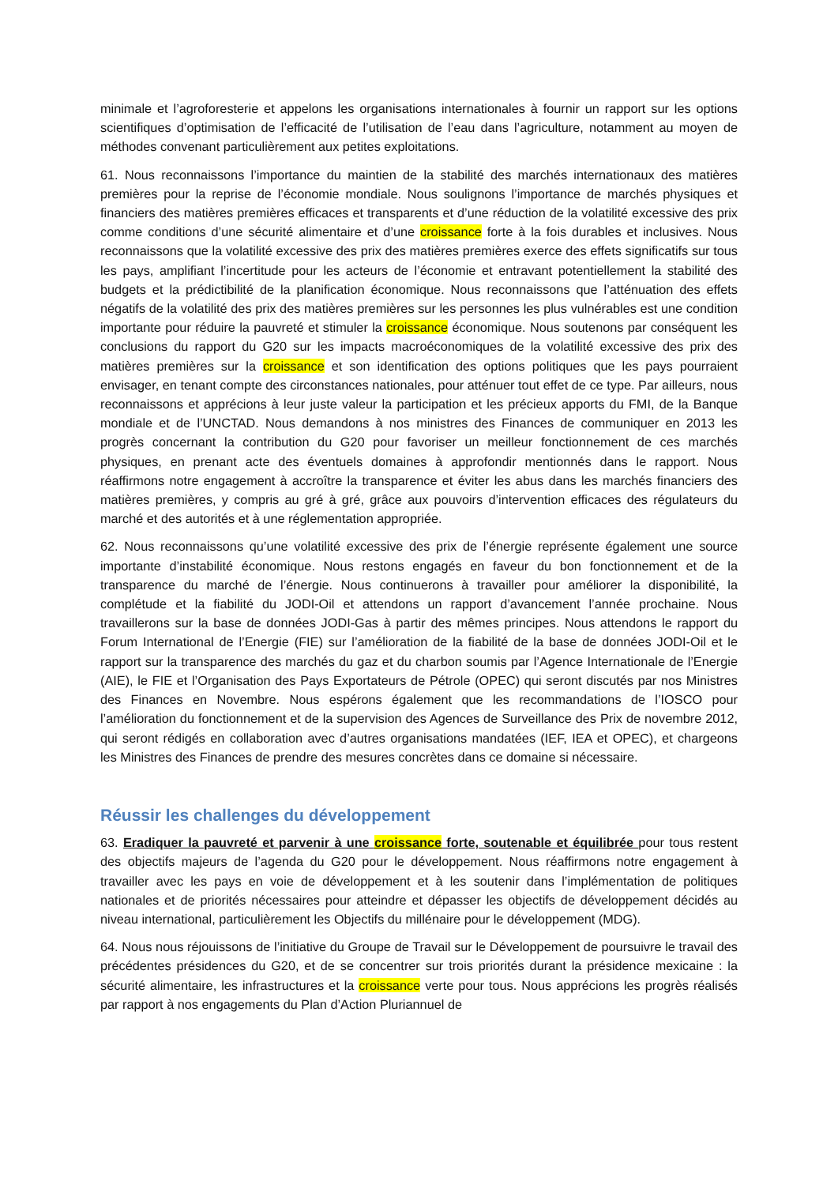minimale et l’agroforesterie et appelons les organisations internationales à fournir un rapport sur les options scientifiques d’optimisation de l’efficacité de l’utilisation de l’eau dans l’agriculture, notamment au moyen de méthodes convenant particulièrement aux petites exploitations.
61. Nous reconnaissons l’importance du maintien de la stabilité des marchés internationaux des matières premières pour la reprise de l’économie mondiale. Nous soulignons l’importance de marchés physiques et financiers des matières premières efficaces et transparents et d’une réduction de la volatilité excessive des prix comme conditions d’une sécurité alimentaire et d’une croissance forte à la fois durables et inclusives. Nous reconnaissons que la volatilité excessive des prix des matières premières exerce des effets significatifs sur tous les pays, amplifiant l’incertitude pour les acteurs de l’économie et entravant potentiellement la stabilité des budgets et la prédictibilité de la planification économique. Nous reconnaissons que l’atténuation des effets négatifs de la volatilité des prix des matières premières sur les personnes les plus vulnérables est une condition importante pour réduire la pauvreté et stimuler la croissance économique. Nous soutenons par conséquent les conclusions du rapport du G20 sur les impacts macroéconomiques de la volatilité excessive des prix des matières premières sur la croissance et son identification des options politiques que les pays pourraient envisager, en tenant compte des circonstances nationales, pour atténuer tout effet de ce type. Par ailleurs, nous reconnaissons et apprécions à leur juste valeur la participation et les précieux apports du FMI, de la Banque mondiale et de l’UNCTAD. Nous demandons à nos ministres des Finances de communiquer en 2013 les progrès concernant la contribution du G20 pour favoriser un meilleur fonctionnement de ces marchés physiques, en prenant acte des éventuels domaines à approfondir mentionnés dans le rapport. Nous réaffirmons notre engagement à accroître la transparence et éviter les abus dans les marchés financiers des matières premières, y compris au gré à gré, grâce aux pouvoirs d’intervention efficaces des régulateurs du marché et des autorités et à une réglementation appropriée.
62. Nous reconnaissons qu’une volatilité excessive des prix de l’énergie représente également une source importante d’instabilité économique. Nous restons engagés en faveur du bon fonctionnement et de la transparence du marché de l’énergie. Nous continuerons à travailler pour améliorer la disponibilité, la complétude et la fiabilité du JODI-Oil et attendons un rapport d’avancement l’année prochaine. Nous travaillerons sur la base de données JODI-Gas à partir des mêmes principes. Nous attendons le rapport du Forum International de l’Energie (FIE) sur l’amélioration de la fiabilité de la base de données JODI-Oil et le rapport sur la transparence des marchés du gaz et du charbon soumis par l’Agence Internationale de l’Energie (AIE), le FIE et l’Organisation des Pays Exportateurs de Pétrole (OPEC) qui seront discutés par nos Ministres des Finances en Novembre. Nous espérons également que les recommandations de l’IOSCO pour l’amélioration du fonctionnement et de la supervision des Agences de Surveillance des Prix de novembre 2012, qui seront rédigés en collaboration avec d’autres organisations mandatées (IEF, IEA et OPEC), et chargeons les Ministres des Finances de prendre des mesures concrètes dans ce domaine si nécessaire.
Réussir les challenges du développement
63. Eradiquer la pauvreté et parvenir à une croissance forte, soutenable et équilibrée pour tous restent des objectifs majeurs de l’agenda du G20 pour le développement. Nous réaffirmons notre engagement à travailler avec les pays en voie de développement et à les soutenir dans l’implémentation de politiques nationales et de priorités nécessaires pour atteindre et dépasser les objectifs de développement décidés au niveau international, particulièrement les Objectifs du millénaire pour le développement (MDG).
64. Nous nous réjouissons de l’initiative du Groupe de Travail sur le Développement de poursuivre le travail des précédentes présidences du G20, et de se concentrer sur trois priorités durant la présidence mexicaine : la sécurité alimentaire, les infrastructures et la croissance verte pour tous. Nous apprécions les progrès réalisés par rapport à nos engagements du Plan d’Action Pluriannuel de